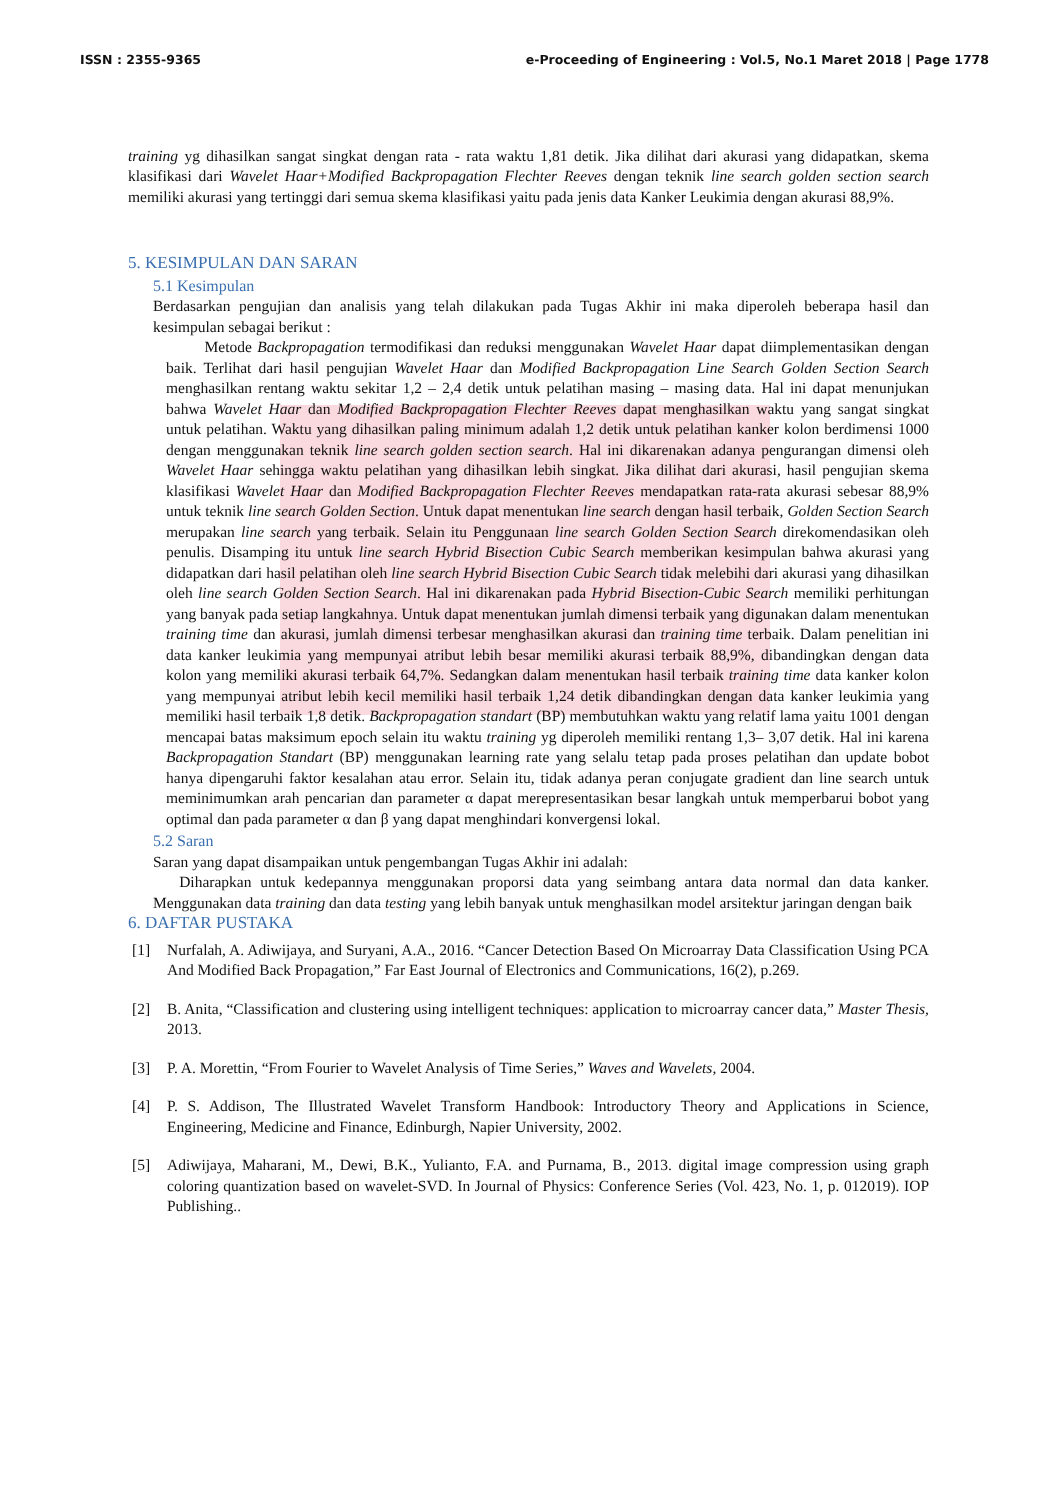ISSN : 2355-9365 e-Proceeding of Engineering : Vol.5, No.1 Maret 2018 | Page 1778
training yg dihasilkan sangat singkat dengan rata - rata waktu 1,81 detik. Jika dilihat dari akurasi yang didapatkan, skema klasifikasi dari Wavelet Haar+Modified Backpropagation Flechter Reeves dengan teknik line search golden section search memiliki akurasi yang tertinggi dari semua skema klasifikasi yaitu pada jenis data Kanker Leukimia dengan akurasi 88,9%.
5. KESIMPULAN DAN SARAN
5.1 Kesimpulan
Berdasarkan pengujian dan analisis yang telah dilakukan pada Tugas Akhir ini maka diperoleh beberapa hasil dan kesimpulan sebagai berikut :
Metode Backpropagation termodifikasi dan reduksi menggunakan Wavelet Haar dapat diimplementasikan dengan baik. Terlihat dari hasil pengujian Wavelet Haar dan Modified Backpropagation Line Search Golden Section Search menghasilkan rentang waktu sekitar 1,2 – 2,4 detik untuk pelatihan masing – masing data. Hal ini dapat menunjukan bahwa Wavelet Haar dan Modified Backpropagation Flechter Reeves dapat menghasilkan waktu yang sangat singkat untuk pelatihan. Waktu yang dihasilkan paling minimum adalah 1,2 detik untuk pelatihan kanker kolon berdimensi 1000 dengan menggunakan teknik line search golden section search. Hal ini dikarenakan adanya pengurangan dimensi oleh Wavelet Haar sehingga waktu pelatihan yang dihasilkan lebih singkat. Jika dilihat dari akurasi, hasil pengujian skema klasifikasi Wavelet Haar dan Modified Backpropagation Flechter Reeves mendapatkan rata-rata akurasi sebesar 88,9% untuk teknik line search Golden Section. Untuk dapat menentukan line search dengan hasil terbaik, Golden Section Search merupakan line search yang terbaik. Selain itu Penggunaan line search Golden Section Search direkomendasikan oleh penulis. Disamping itu untuk line search Hybrid Bisection Cubic Search memberikan kesimpulan bahwa akurasi yang didapatkan dari hasil pelatihan oleh line search Hybrid Bisection Cubic Search tidak melebihi dari akurasi yang dihasilkan oleh line search Golden Section Search. Hal ini dikarenakan pada Hybrid Bisection-Cubic Search memiliki perhitungan yang banyak pada setiap langkahnya. Untuk dapat menentukan jumlah dimensi terbaik yang digunakan dalam menentukan training time dan akurasi, jumlah dimensi terbesar menghasilkan akurasi dan training time terbaik. Dalam penelitian ini data kanker leukimia yang mempunyai atribut lebih besar memiliki akurasi terbaik 88,9%, dibandingkan dengan data kolon yang memiliki akurasi terbaik 64,7%. Sedangkan dalam menentukan hasil terbaik training time data kanker kolon yang mempunyai atribut lebih kecil memiliki hasil terbaik 1,24 detik dibandingkan dengan data kanker leukimia yang memiliki hasil terbaik 1,8 detik. Backpropagation standart (BP) membutuhkan waktu yang relatif lama yaitu 1001 dengan mencapai batas maksimum epoch selain itu waktu training yg diperoleh memiliki rentang 1,3– 3,07 detik. Hal ini karena Backpropagation Standart (BP) menggunakan learning rate yang selalu tetap pada proses pelatihan dan update bobot hanya dipengaruhi faktor kesalahan atau error. Selain itu, tidak adanya peran conjugate gradient dan line search untuk meminimumkan arah pencarian dan parameter α dapat merepresentasikan besar langkah untuk memperbarui bobot yang optimal dan pada parameter α dan β yang dapat menghindari konvergensi lokal.
5.2 Saran
Saran yang dapat disampaikan untuk pengembangan Tugas Akhir ini adalah:
Diharapkan untuk kedepannya menggunakan proporsi data yang seimbang antara data normal dan data kanker. Menggunakan data training dan data testing yang lebih banyak untuk menghasilkan model arsitektur jaringan dengan baik
6. DAFTAR PUSTAKA
[1] Nurfalah, A. Adiwijaya, and Suryani, A.A., 2016. “Cancer Detection Based On Microarray Data Classification Using PCA And Modified Back Propagation,” Far East Journal of Electronics and Communications, 16(2), p.269.
[2] B. Anita, “Classification and clustering using intelligent techniques: application to microarray cancer data,” Master Thesis, 2013.
[3] P. A. Morettin, “From Fourier to Wavelet Analysis of Time Series,” Waves and Wavelets, 2004.
[4] P. S. Addison, The Illustrated Wavelet Transform Handbook: Introductory Theory and Applications in Science, Engineering, Medicine and Finance, Edinburgh, Napier University, 2002.
[5] Adiwijaya, Maharani, M., Dewi, B.K., Yulianto, F.A. and Purnama, B., 2013. digital image compression using graph coloring quantization based on wavelet-SVD. In Journal of Physics: Conference Series (Vol. 423, No. 1, p. 012019). IOP Publishing..